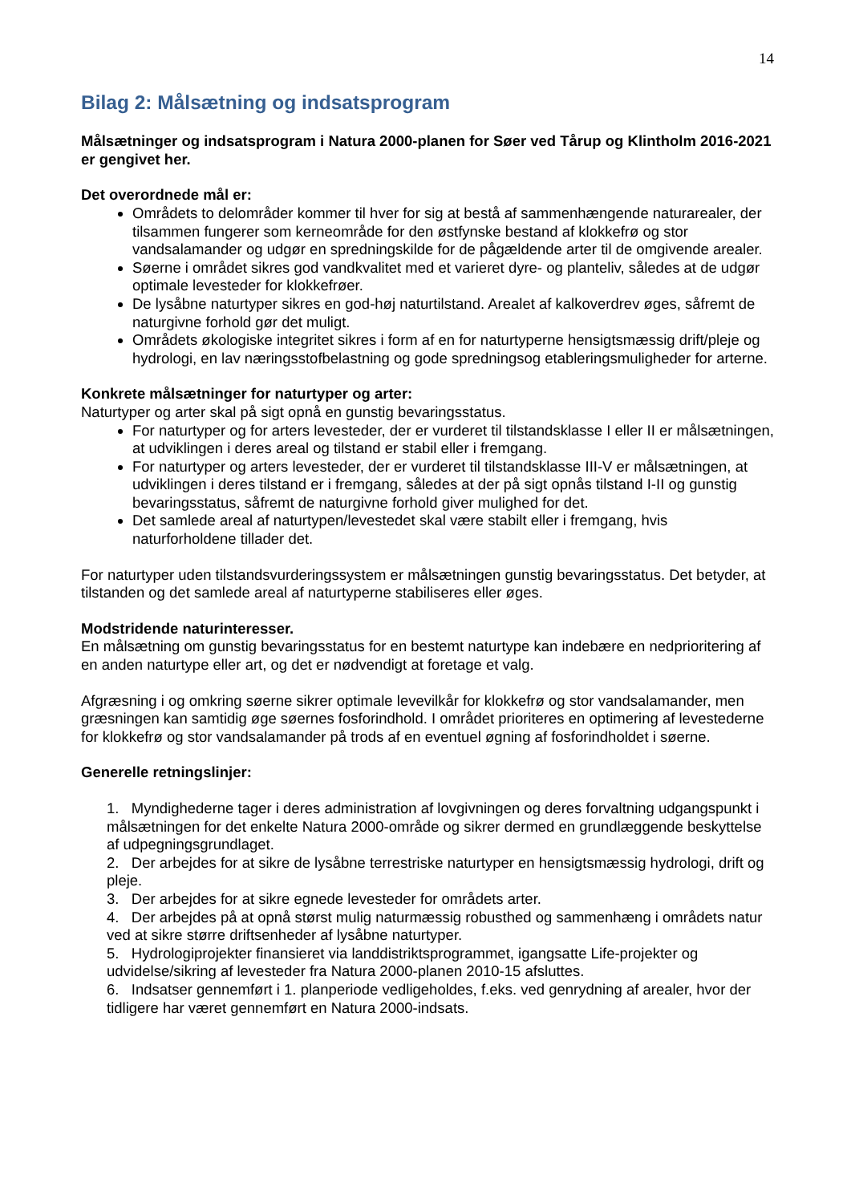14
Bilag 2: Målsætning og indsatsprogram
Målsætninger og indsatsprogram i Natura 2000-planen for Søer ved Tårup og Klintholm 2016-2021 er gengivet her.
Det overordnede mål er:
Områdets to delområder kommer til hver for sig at bestå af sammenhængende naturarealer, der tilsammen fungerer som kerneområde for den østfynske bestand af klokkefrø og stor vandsalamander og udgør en spredningskilde for de pågældende arter til de omgivende arealer.
Søerne i området sikres god vandkvalitet med et varieret dyre- og planteliv, således at de udgør optimale levesteder for klokkefrøer.
De lysåbne naturtyper sikres en god-høj naturtilstand. Arealet af kalkoverdrev øges, såfremt de naturgivne forhold gør det muligt.
Områdets økologiske integritet sikres i form af en for naturtyperne hensigtsmæssig drift/pleje og hydrologi, en lav næringsstofbelastning og gode spredningsog etableringsmuligheder for arterne.
Konkrete målsætninger for naturtyper og arter:
Naturtyper og arter skal på sigt opnå en gunstig bevaringsstatus.
For naturtyper og for arters levesteder, der er vurderet til tilstandsklasse I eller II er målsætningen, at udviklingen i deres areal og tilstand er stabil eller i fremgang.
For naturtyper og arters levesteder, der er vurderet til tilstandsklasse III-V er målsætningen, at udviklingen i deres tilstand er i fremgang, således at der på sigt opnås tilstand I-II og gunstig bevaringsstatus, såfremt de naturgivne forhold giver mulighed for det.
Det samlede areal af naturtypen/levestedet skal være stabilt eller i fremgang, hvis naturforholdene tillader det.
For naturtyper uden tilstandsvurderingssystem er målsætningen gunstig bevaringsstatus. Det betyder, at tilstanden og det samlede areal af naturtyperne stabiliseres eller øges.
Modstridende naturinteresser.
En målsætning om gunstig bevaringsstatus for en bestemt naturtype kan indebære en nedprioritering af en anden naturtype eller art, og det er nødvendigt at foretage et valg.
Afgræsning i og omkring søerne sikrer optimale levevilkår for klokkefrø og stor vandsalamander, men græsningen kan samtidig øge søernes fosforindhold. I området prioriteres en optimering af levestederne for klokkefrø og stor vandsalamander på trods af en eventuel øgning af fosforindholdet i søerne.
Generelle retningslinjer:
1. Myndighederne tager i deres administration af lovgivningen og deres forvaltning udgangspunkt i målsætningen for det enkelte Natura 2000-område og sikrer dermed en grundlæggende beskyttelse af udpegningsgrundlaget.
2. Der arbejdes for at sikre de lysåbne terrestriske naturtyper en hensigtsmæssig hydrologi, drift og pleje.
3. Der arbejdes for at sikre egnede levesteder for områdets arter.
4. Der arbejdes på at opnå størst mulig naturmæssig robusthed og sammenhæng i områdets natur ved at sikre større driftsenheder af lysåbne naturtyper.
5. Hydrologiprojekter finansieret via landdistriktsprogrammet, igangsatte Life-projekter og udvidelse/sikring af levesteder fra Natura 2000-planen 2010-15 afsluttes.
6. Indsatser gennemført i 1. planperiode vedligeholdes, f.eks. ved genrydning af arealer, hvor der tidligere har været gennemført en Natura 2000-indsats.